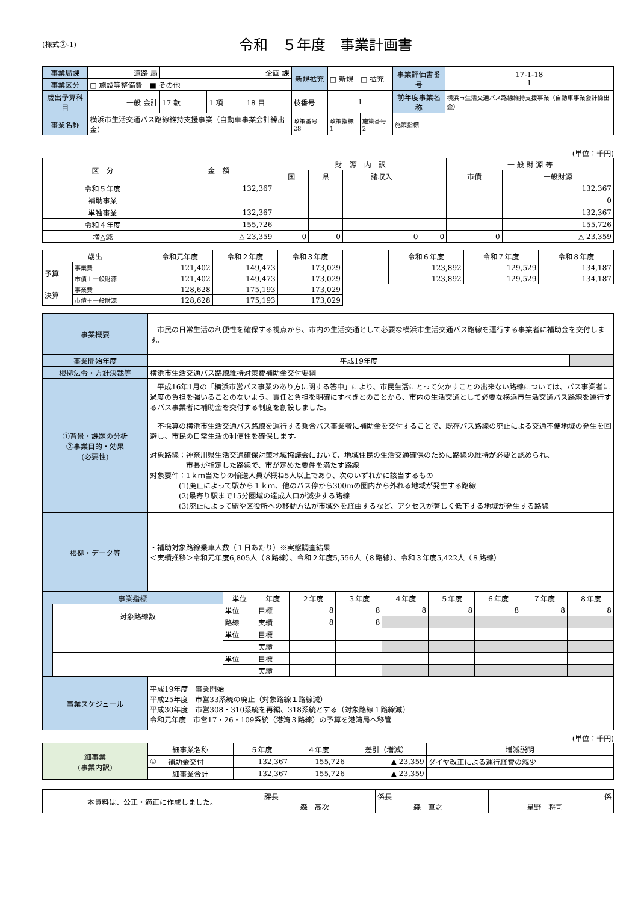(様式②-1)
令和　５年度　事業計画書
| 事業局課 | 道路 局 | 企画 課 | | | 新規拡充 | □ 新規 □ 拡充 | | 事業評価書番号 | 17-1-18 1 |
| 事業区分 | □ 施設等整備費 ■ その他 | | | | | | | | |
| 歳出予算科目 | 一般 会計 | 17 款 | 1 項 | 18 目 | 枝番号 | 1 | | 前年度事業名称 | 横浜市生活交通バス路線維持支援事業（自動車事業会計繰出金） |
| 事業名称 | 横浜市生活交通バス路線維持支援事業（自動車事業会計繰出金） | | | | 政策番号 28 | 政策指標 1 | 施策番号 2 | 施策指標 | |
(単位：千円)
| 区 分 | 金 額 | 財 源 内 訳 | | | | 一 般 財 源 等 | |
| --- | --- | --- | --- | --- | --- | --- | --- |
| | | 国 | 県 | 諸収入 | | 市債 | 一般財源 |
| 令和５年度 | 132,367 | | | | | | 132,367 |
| 補助事業 | | | | | | | 0 |
| 単独事業 | 132,367 | | | | | | 132,367 |
| 令和４年度 | 155,726 | | | | | | 155,726 |
| 増△減 | △ 23,359 | 0 | 0 | 0 | 0 | 0 | △ 23,359 |
| 歳出 | | 令和元年度 | 令和２年度 | 令和３年度 |
| --- | --- | --- | --- | --- |
| 予算 | 事業費 | 121,402 | 149,473 | 173,029 |
| | 市債＋一般財源 | 121,402 | 149,473 | 173,029 |
| 決算 | 事業費 | 128,628 | 175,193 | 173,029 |
| | 市債＋一般財源 | 128,628 | 175,193 | 173,029 |
| 令和６年度 | 令和７年度 | 令和８年度 |
| --- | --- | --- |
| 123,892 | 129,529 | 134,187 |
| 123,892 | 129,529 | 134,187 |
| 事業概要 | 市民の日常生活の利便性を確保する視点から、市内の生活交通として必要な横浜市生活交通バス路線を運行する事業者に補助金を交付します。 | |
| 事業開始年度 | 平成19年度 | |
| 根拠法令・方針決裁等 | 横浜市生活交通バス路線維持対策費補助金交付要綱 | |
| ①背景・課題の分析 ②事業目的・効果 (必要性) | 平成16年1月の「横浜市営バス事業のあり方に関する答申」により、市民生活にとって欠かすことの出来ない路線については、バス事業者に過度の負担を強いることのないよう、責任と負担を明確にすべきとのことから、市内の生活交通として必要な横浜市生活交通バス路線を運行するバス事業者に補助金を交付する制度を創設しました。 不採算の横浜市生活交通バス路線を運行する乗合バス事業者に補助金を交付することで、既存バス路線の廃止による交通不便地域の発生を回避し、市民の日常生活の利便性を確保します。 対象路線：神奈川県生活交通確保対策地域協議会において、地域住民の生活交通確保のために路線の維持が必要と認められ、 市長が指定した路線で、市が定めた要件を満たす路線 対象要件：1ｋｍ当たりの輸送人員が概ね5人以上であり、次のいずれかに該当するもの (1)廃止によって駅から１ｋｍ、他のバス停から300mの圏内から外れる地域が発生する路線 (2)最寄り駅まで15分圏域の達成人口が減少する路線 (3)廃止によって駅や区役所への移動方法が市域外を経由するなど、アクセスが著しく低下する地域が発生する路線 | |
| 根拠・データ等 | ・補助対象路線乗車人数（１日あたり）※実態調査結果 ＜実績推移＞令和元年度6,805人（８路線）、令和２年度5,556人（８路線）、令和３年度5,422人（８路線） | |
| 事業指標 | | 単位 | 年度 | ２年度 | ３年度 | ４年度 | ５年度 | ６年度 | ７年度 | ８年度 |
| | 対象路線数 | 単位 | 目標 | 8 | 8 | 8 | 8 | 8 | 8 | 8 |
| | | 路線 | 実績 | 8 | 8 | | | | | |
| | | 単位 | 目標 | | | | | | | |
| | | | 実績 | | | | | | | |
| | | 単位 | 目標 | | | | | | | |
| | | | 実績 | | | | | | | |
| 事業スケジュール | 平成19年度 事業開始 平成25年度 市営33系統の廃止（対象路線１路線減） 平成30年度 市営308・310系統を再編、318系統とする（対象路線１路線減） 令和元年度 市営17・26・109系統（港湾３路線）の予算を港湾局へ移管 |
(単位：千円)
| 細事業 (事業内訳) | 細事業名称 | | ５年度 | ４年度 | 差引（増減） | 増減説明 |
| | ① | 補助金交付 | 132,367 | 155,726 | ▲ 23,359 | ダイヤ改正による運行経費の減少 |
| | 細事業合計 | | 132,367 | 155,726 | ▲ 23,359 | |
| 本資料は、公正・適正に作成しました。 | 課長 森 高次 | 係長 森 直之 | 係 星野 将司 |